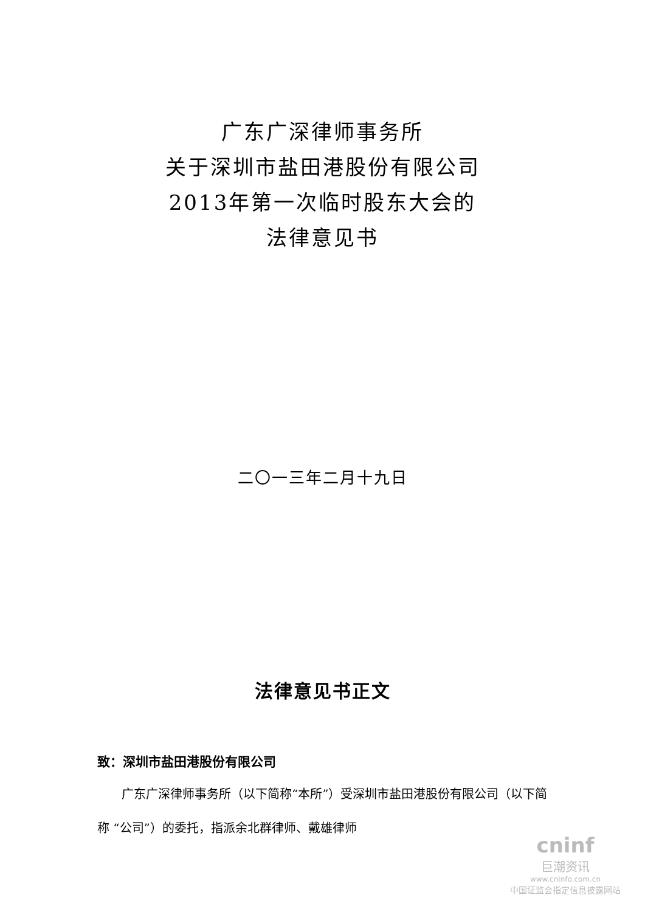广东广深律师事务所
关于深圳市盐田港股份有限公司
2013年第一次临时股东大会的
法律意见书
二〇一三年二月十九日
法律意见书正文
致：深圳市盐田港股份有限公司
广东广深律师事务所（以下简称“本所”）受深圳市盐田港股份有限公司（以下简称 “公司”）的委托，指派余北群律师、戴雄律师
cninf
巨潮资讯
www.cninfo.com.cn
中国证监会指定信息披露网站